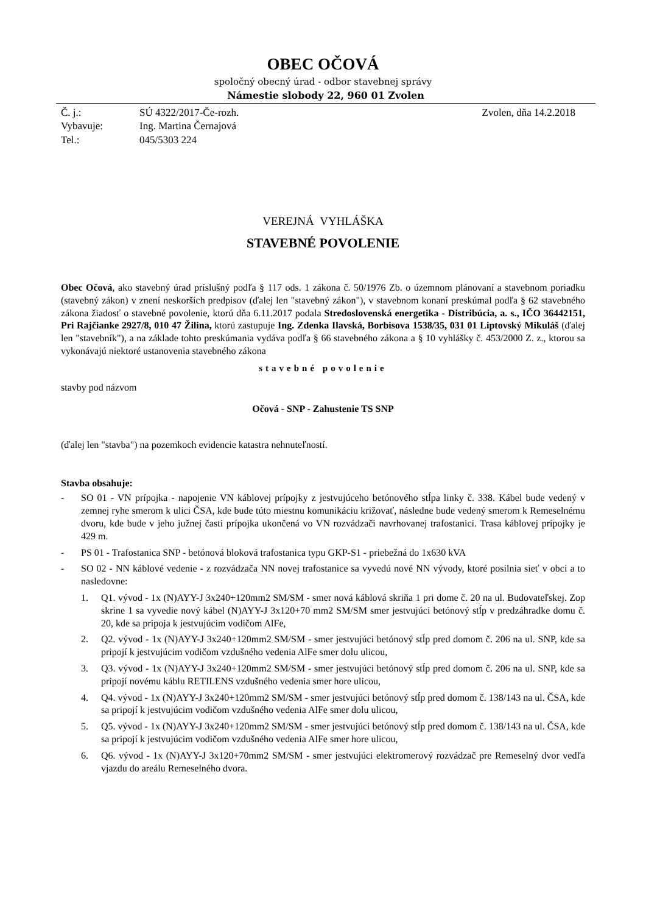OBEC OČOVÁ
spoločný obecný úrad - odbor stavebnej správy
Námestie slobody 22, 960 01 Zvolen
| Č. j.: | SÚ 4322/2017-Če-rozh. | Zvolen, dňa 14.2.2018 |
| Vybavuje: | Ing. Martina Černajová | |
| Tel.: | 045/5303 224 | |
VEREJNÁ VYHLÁŠKA
STAVEBNÉ POVOLENIE
Obec Očová, ako stavebný úrad príslušný podľa § 117 ods. 1 zákona č. 50/1976 Zb. o územnom plánovaní a stavebnom poriadku (stavebný zákon) v znení neskorších predpisov (ďalej len "stavebný zákon"), v stavebnom konaní preskúmal podľa § 62 stavebného zákona žiadosť o stavebné povolenie, ktorú dňa 6.11.2017 podala Stredoslovenská energetika - Distribúcia, a. s., IČO 36442151, Pri Rajčianke 2927/8, 010 47 Žilina, ktorú zastupuje Ing. Zdenka Ilavská, Borbisova 1538/35, 031 01 Liptovský Mikuláš (ďalej len "stavebník"), a na základe tohto preskúmania vydáva podľa § 66 stavebného zákona a § 10 vyhlášky č. 453/2000 Z. z., ktorou sa vykonávajú niektoré ustanovenia stavebného zákona
stavebné povolenie
stavby pod názvom
Očová - SNP - Zahustenie TS SNP
(ďalej len "stavba") na pozemkoch evidencie katastra nehnuteľností.
Stavba obsahuje:
- SO 01 - VN prípojka - napojenie VN káblovej prípojky z jestvujúceho betónového stĺpa linky č. 338. Kábel bude vedený v zemnej ryhe smerom k ulici ČSA, kde bude túto miestnu komunikáciu križovať, následne bude vedený smerom k Remeselnému dvoru, kde bude v jeho južnej časti prípojka ukončená vo VN rozvádzači navrhovanej trafostanici. Trasa káblovej prípojky je 429 m.
- PS 01 - Trafostanica SNP - betónová bloková trafostanica typu GKP-S1 - priebežná do 1x630 kVA
- SO 02 - NN káblové vedenie - z rozvádzača NN novej trafostanice sa vyvedú nové NN vývody, ktoré posilnia sieť v obci a to nasledovne:
1. Q1. vývod - 1x (N)AYY-J 3x240+120mm2 SM/SM - smer nová káblová skriňa 1 pri dome č. 20 na ul. Budovateľskej. Zop skrine 1 sa vyvedie nový kábel (N)AYY-J 3x120+70 mm2 SM/SM smer jestvujúci betónový stĺp v predzáhradke domu č. 20, kde sa pripoja k jestvujúcim vodičom AlFe,
2. Q2. vývod - 1x (N)AYY-J 3x240+120mm2 SM/SM - smer jestvujúci betónový stĺp pred domom č. 206 na ul. SNP, kde sa pripojí k jestvujúcim vodičom vzdušného vedenia AlFe smer dolu ulicou,
3. Q3. vývod - 1x (N)AYY-J 3x240+120mm2 SM/SM - smer jestvujúci betónový stĺp pred domom č. 206 na ul. SNP, kde sa pripojí novému káblu RETILENS vzdušného vedenia smer hore ulicou,
4. Q4. vývod - 1x (N)AYY-J 3x240+120mm2 SM/SM - smer jestvujúci betónový stĺp pred domom č. 138/143 na ul. ČSA, kde sa pripojí k jestvujúcim vodičom vzdušného vedenia AlFe smer dolu ulicou,
5. Q5. vývod - 1x (N)AYY-J 3x240+120mm2 SM/SM - smer jestvujúci betónový stĺp pred domom č. 138/143 na ul. ČSA, kde sa pripojí k jestvujúcim vodičom vzdušného vedenia AlFe smer hore ulicou,
6. Q6. vývod - 1x (N)AYY-J 3x120+70mm2 SM/SM - smer jestvujúci elektromerový rozvádzač pre Remeselný dvor vedľa vjazdu do areálu Remeselného dvora.